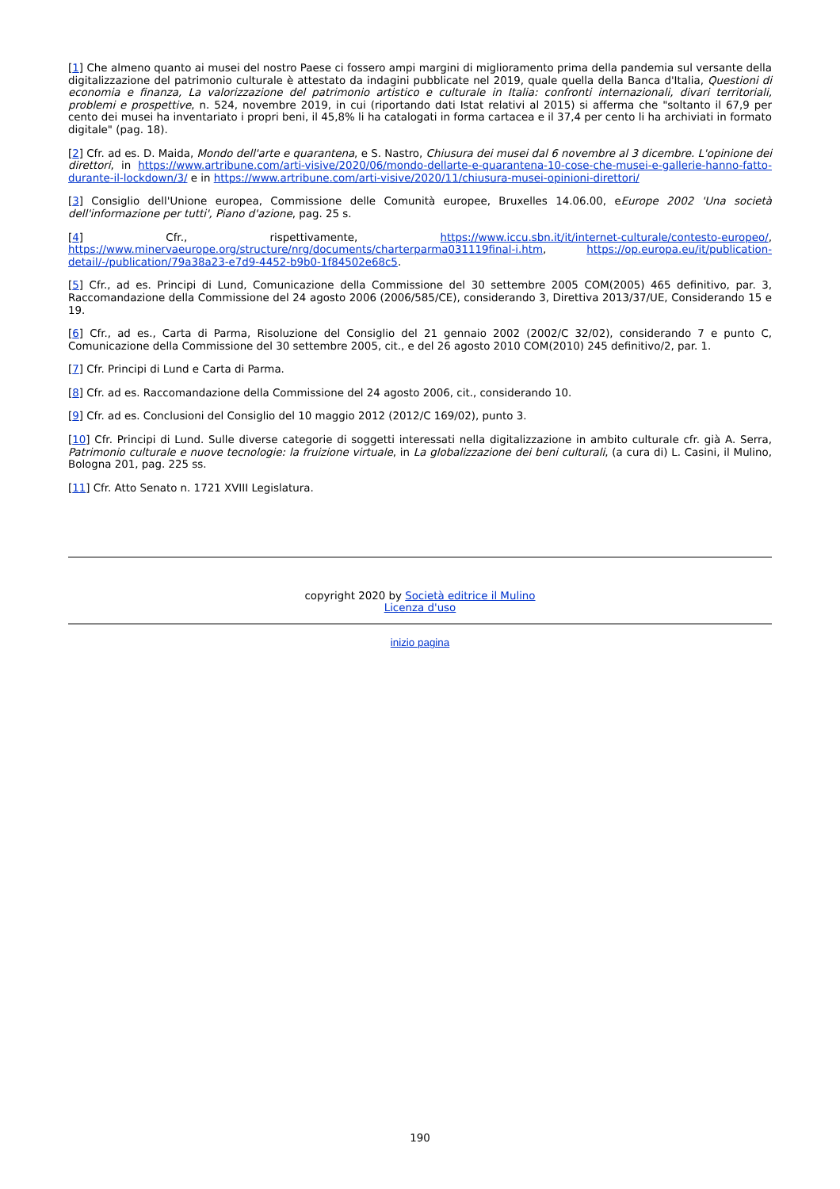[1] Che almeno quanto ai musei del nostro Paese ci fossero ampi margini di miglioramento prima della pandemia sul versante della digitalizzazione del patrimonio culturale è attestato da indagini pubblicate nel 2019, quale quella della Banca d'Italia, Questioni di economia e finanza, La valorizzazione del patrimonio artistico e culturale in Italia: confronti internazionali, divari territoriali, problemi e prospettive, n. 524, novembre 2019, in cui (riportando dati Istat relativi al 2015) si afferma che "soltanto il 67,9 per cento dei musei ha inventariato i propri beni, il 45,8% li ha catalogati in forma cartacea e il 37,4 per cento li ha archiviati in formato digitale" (pag. 18).
[2] Cfr. ad es. D. Maida, Mondo dell'arte e quarantena, e S. Nastro, Chiusura dei musei dal 6 novembre al 3 dicembre. L'opinione dei direttori, in https://www.artribune.com/arti-visive/2020/06/mondo-dellarte-e-quarantena-10-cose-che-musei-e-gallerie-hanno-fatto-durante-il-lockdown/3/ e in https://www.artribune.com/arti-visive/2020/11/chiusura-musei-opinioni-direttori/
[3] Consiglio dell'Unione europea, Commissione delle Comunità europee, Bruxelles 14.06.00, eEurope 2002 'Una società dell'informazione per tutti', Piano d'azione, pag. 25 s.
[4] Cfr., rispettivamente, https://www.iccu.sbn.it/it/internet-culturale/contesto-europeo/, https://www.minervaeurope.org/structure/nrg/documents/charterparma031119final-i.htm, https://op.europa.eu/it/publication-detail/-/publication/79a38a23-e7d9-4452-b9b0-1f84502e68c5.
[5] Cfr., ad es. Principi di Lund, Comunicazione della Commissione del 30 settembre 2005 COM(2005) 465 definitivo, par. 3, Raccomandazione della Commissione del 24 agosto 2006 (2006/585/CE), considerando 3, Direttiva 2013/37/UE, Considerando 15 e 19.
[6] Cfr., ad es., Carta di Parma, Risoluzione del Consiglio del 21 gennaio 2002 (2002/C 32/02), considerando 7 e punto C, Comunicazione della Commissione del 30 settembre 2005, cit., e del 26 agosto 2010 COM(2010) 245 definitivo/2, par. 1.
[7] Cfr. Principi di Lund e Carta di Parma.
[8] Cfr. ad es. Raccomandazione della Commissione del 24 agosto 2006, cit., considerando 10.
[9] Cfr. ad es. Conclusioni del Consiglio del 10 maggio 2012 (2012/C 169/02), punto 3.
[10] Cfr. Principi di Lund. Sulle diverse categorie di soggetti interessati nella digitalizzazione in ambito culturale cfr. già A. Serra, Patrimonio culturale e nuove tecnologie: la fruizione virtuale, in La globalizzazione dei beni culturali, (a cura di) L. Casini, il Mulino, Bologna 201, pag. 225 ss.
[11] Cfr. Atto Senato n. 1721 XVIII Legislatura.
copyright 2020 by Società editrice il Mulino
Licenza d'uso
inizio pagina
190